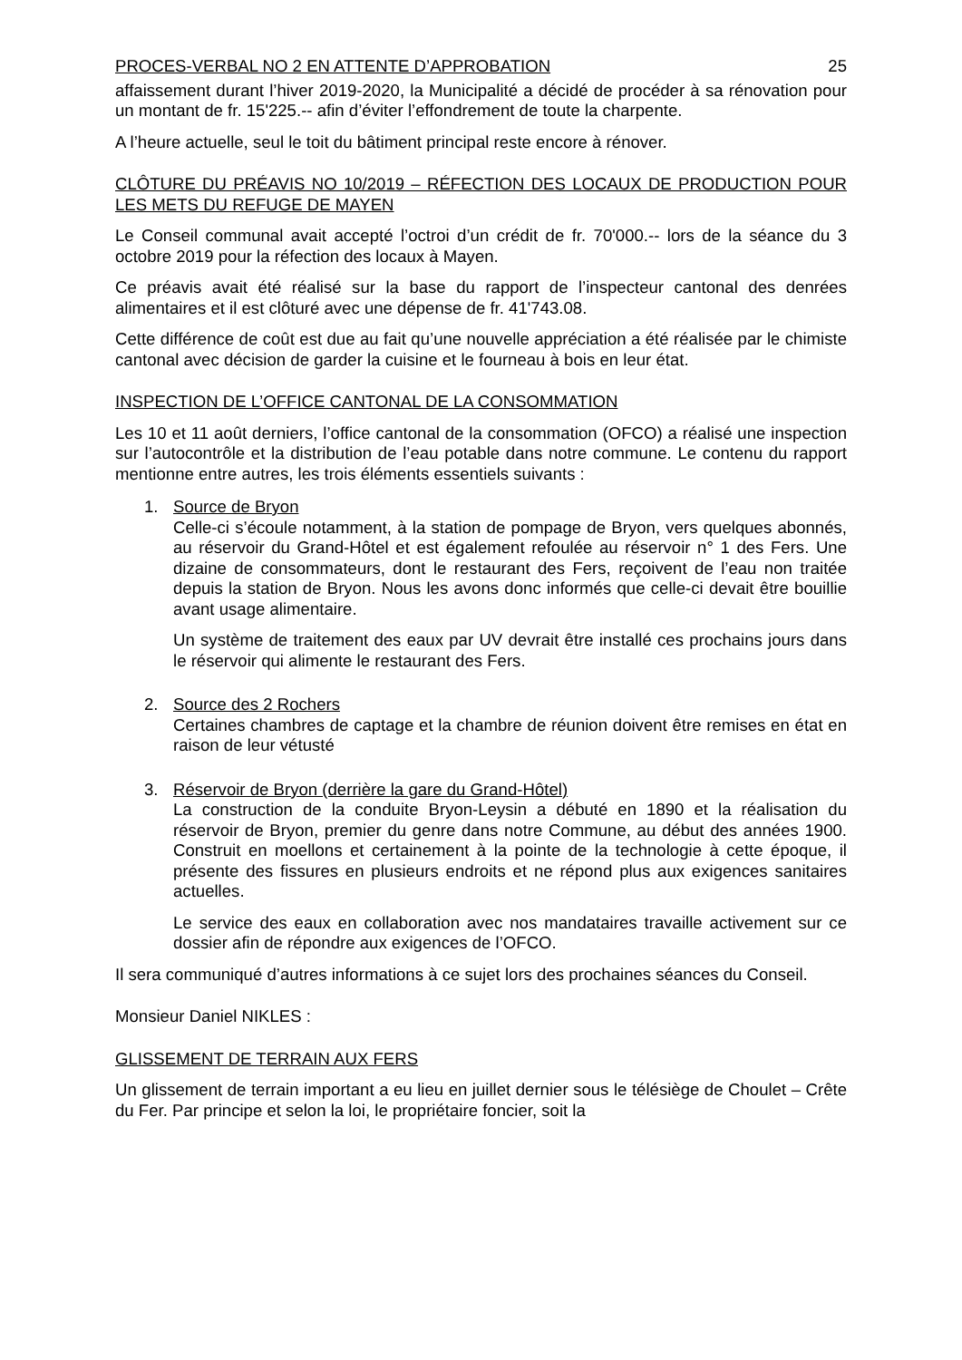PROCES-VERBAL NO 2 EN ATTENTE D’APPROBATION 25
affaissement durant l’hiver 2019-2020, la Municipalité a décidé de procéder à sa rénovation pour un montant de fr. 15'225.-- afin d’éviter l’effondrement de toute la charpente.
A l’heure actuelle, seul le toit du bâtiment principal reste encore à rénover.
CLÔTURE DU PRÉAVIS NO 10/2019 – RÉFECTION DES LOCAUX DE PRODUCTION POUR LES METS DU REFUGE DE MAYEN
Le Conseil communal avait accepté l’octroi d’un crédit de fr. 70'000.-- lors de la séance du 3 octobre 2019 pour la réfection des locaux à Mayen.
Ce préavis avait été réalisé sur la base du rapport de l’inspecteur cantonal des denrées alimentaires et il est clôturé avec une dépense de fr. 41'743.08.
Cette différence de coût est due au fait qu’une nouvelle appréciation a été réalisée par le chimiste cantonal avec décision de garder la cuisine et le fourneau à bois en leur état.
INSPECTION DE L’OFFICE CANTONAL DE LA CONSOMMATION
Les 10 et 11 août derniers, l’office cantonal de la consommation (OFCO) a réalisé une inspection sur l’autocontrôle et la distribution de l’eau potable dans notre commune. Le contenu du rapport mentionne entre autres, les trois éléments essentiels suivants :
1. Source de Bryon
Celle-ci s’écoule notamment, à la station de pompage de Bryon, vers quelques abonnés, au réservoir du Grand-Hôtel et est également refoulée au réservoir n° 1 des Fers. Une dizaine de consommateurs, dont le restaurant des Fers, reçoivent de l’eau non traitée depuis la station de Bryon. Nous les avons donc informés que celle-ci devait être bouillie avant usage alimentaire.
Un système de traitement des eaux par UV devrait être installé ces prochains jours dans le réservoir qui alimente le restaurant des Fers.
2. Source des 2 Rochers
Certaines chambres de captage et la chambre de réunion doivent être remises en état en raison de leur vétusté
3. Réservoir de Bryon (derrière la gare du Grand-Hôtel)
La construction de la conduite Bryon-Leysin a débuté en 1890 et la réalisation du réservoir de Bryon, premier du genre dans notre Commune, au début des années 1900. Construit en moellons et certainement à la pointe de la technologie à cette époque, il présente des fissures en plusieurs endroits et ne répond plus aux exigences sanitaires actuelles.
Le service des eaux en collaboration avec nos mandataires travaille activement sur ce dossier afin de répondre aux exigences de l’OFCO.
Il sera communiqué d’autres informations à ce sujet lors des prochaines séances du Conseil.
Monsieur Daniel NIKLES :
GLISSEMENT DE TERRAIN AUX FERS
Un glissement de terrain important a eu lieu en juillet dernier sous le télésiège de Choulet – Crête du Fer. Par principe et selon la loi, le propriétaire foncier, soit la